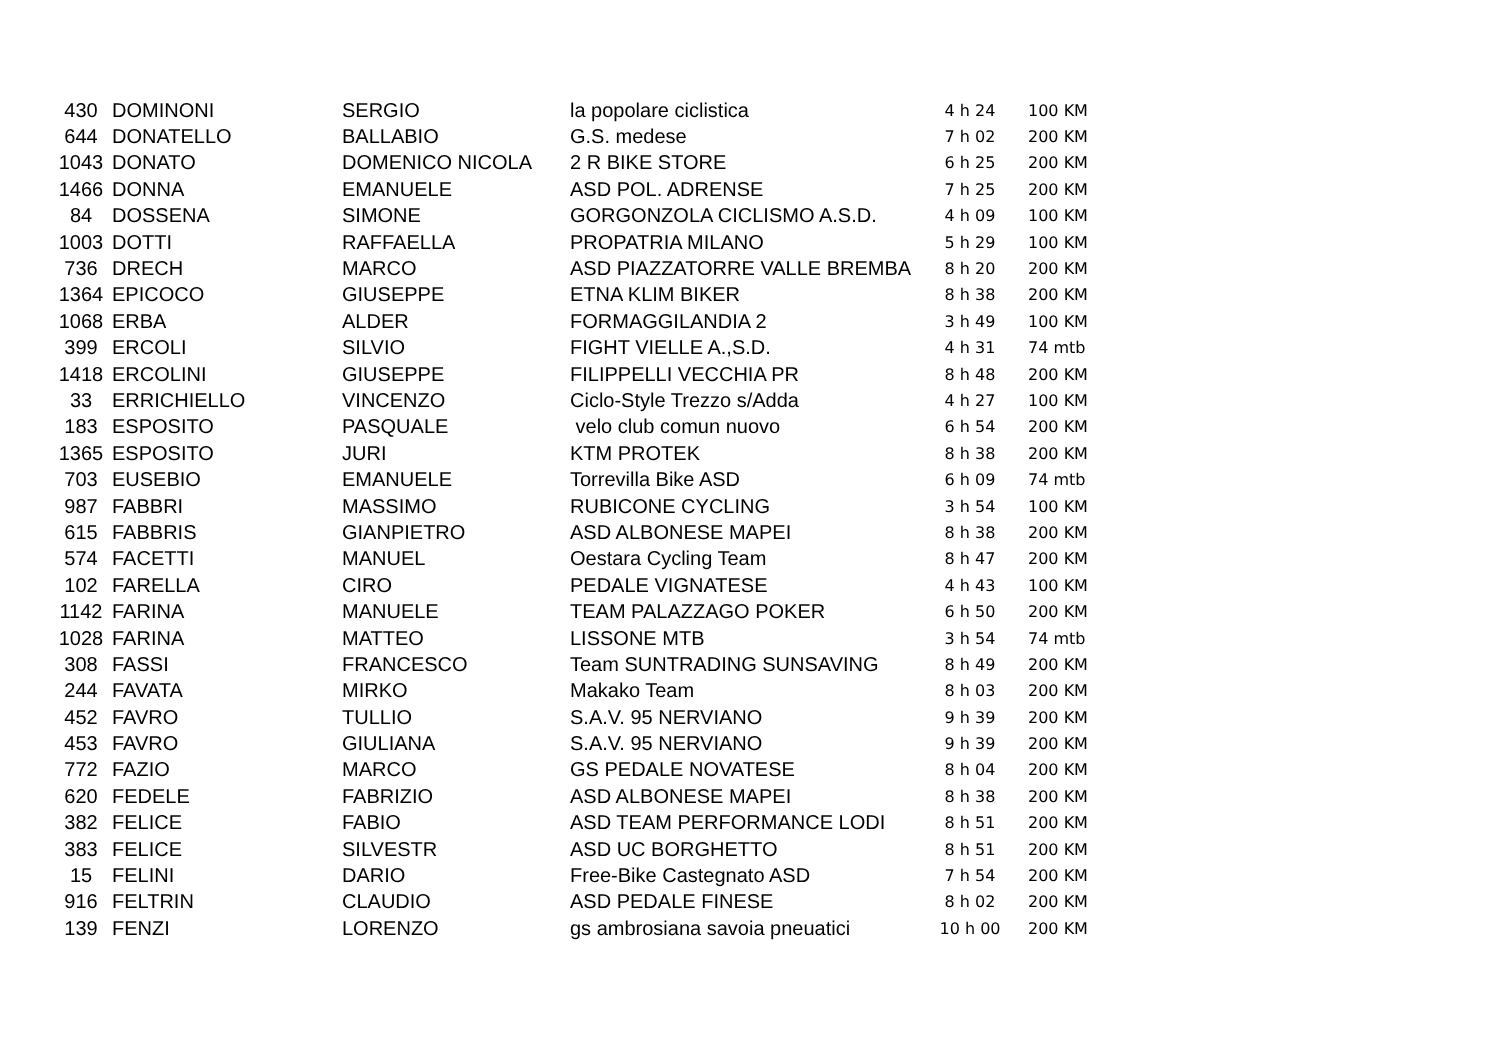| 430 | DOMINONI | SERGIO | la popolare ciclistica | 4 h 24 | 100 KM |
| 644 | DONATELLO | BALLABIO | G.S. medese | 7 h 02 | 200 KM |
| 1043 | DONATO | DOMENICO NICOLA | 2 R BIKE STORE | 6 h 25 | 200 KM |
| 1466 | DONNA | EMANUELE | ASD POL. ADRENSE | 7 h 25 | 200 KM |
| 84 | DOSSENA | SIMONE | GORGONZOLA CICLISMO A.S.D. | 4 h 09 | 100 KM |
| 1003 | DOTTI | RAFFAELLA | PROPATRIA MILANO | 5 h 29 | 100 KM |
| 736 | DRECH | MARCO | ASD PIAZZATORRE VALLE BREMBA | 8 h 20 | 200 KM |
| 1364 | EPICOCO | GIUSEPPE | ETNA KLIM BIKER | 8 h 38 | 200 KM |
| 1068 | ERBA | ALDER | FORMAGGILANDIA 2 | 3 h 49 | 100 KM |
| 399 | ERCOLI | SILVIO | FIGHT VIELLE A.,S.D. | 4 h 31 | 74 mtb |
| 1418 | ERCOLINI | GIUSEPPE | FILIPPELLI VECCHIA PR | 8 h 48 | 200 KM |
| 33 | ERRICHIELLO | VINCENZO | Ciclo-Style Trezzo s/Adda | 4 h 27 | 100 KM |
| 183 | ESPOSITO | PASQUALE | velo club comun nuovo | 6 h 54 | 200 KM |
| 1365 | ESPOSITO | JURI | KTM PROTEK | 8 h 38 | 200 KM |
| 703 | EUSEBIO | EMANUELE | Torrevilla Bike ASD | 6 h 09 | 74 mtb |
| 987 | FABBRI | MASSIMO | RUBICONE CYCLING | 3 h 54 | 100 KM |
| 615 | FABBRIS | GIANPIETRO | ASD ALBONESE MAPEI | 8 h 38 | 200 KM |
| 574 | FACETTI | MANUEL | Oestara Cycling Team | 8 h 47 | 200 KM |
| 102 | FARELLA | CIRO | PEDALE VIGNATESE | 4 h 43 | 100 KM |
| 1142 | FARINA | MANUELE | TEAM PALAZZAGO POKER | 6 h 50 | 200 KM |
| 1028 | FARINA | MATTEO | LISSONE MTB | 3 h 54 | 74 mtb |
| 308 | FASSI | FRANCESCO | Team SUNTRADING SUNSAVING | 8 h 49 | 200 KM |
| 244 | FAVATA | MIRKO | Makako Team | 8 h 03 | 200 KM |
| 452 | FAVRO | TULLIO | S.A.V. 95 NERVIANO | 9 h 39 | 200 KM |
| 453 | FAVRO | GIULIANA | S.A.V. 95 NERVIANO | 9 h 39 | 200 KM |
| 772 | FAZIO | MARCO | GS PEDALE NOVATESE | 8 h 04 | 200 KM |
| 620 | FEDELE | FABRIZIO | ASD ALBONESE MAPEI | 8 h 38 | 200 KM |
| 382 | FELICE | FABIO | ASD TEAM PERFORMANCE LODI | 8 h 51 | 200 KM |
| 383 | FELICE | SILVESTR | ASD UC BORGHETTO | 8 h 51 | 200 KM |
| 15 | FELINI | DARIO | Free-Bike Castegnato ASD | 7 h 54 | 200 KM |
| 916 | FELTRIN | CLAUDIO | ASD PEDALE FINESE | 8 h 02 | 200 KM |
| 139 | FENZI | LORENZO | gs ambrosiana savoia pneuatici | 10 h 00 | 200 KM |